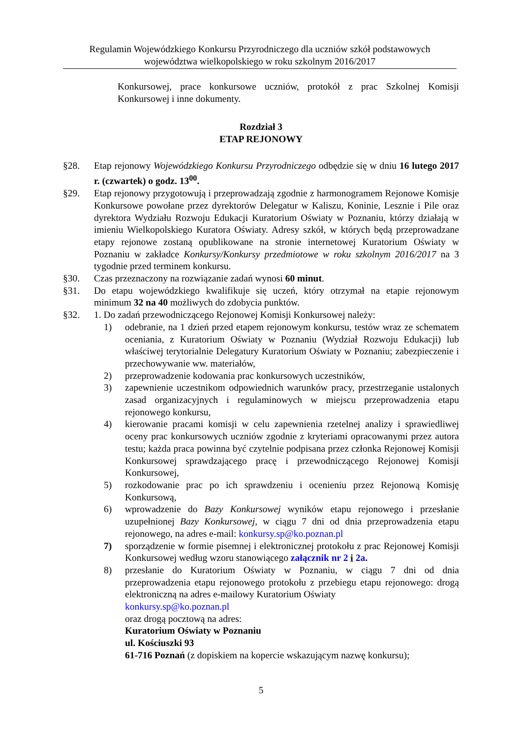Regulamin Wojewódzkiego Konkursu Przyrodniczego dla uczniów szkół podstawowych
województwa wielkopolskiego w roku szkolnym 2016/2017
Konkursowej, prace konkursowe uczniów, protokół z prac Szkolnej Komisji Konkursowej i inne dokumenty.
Rozdział 3
ETAP REJONOWY
§28. Etap rejonowy Wojewódzkiego Konkursu Przyrodniczego odbędzie się w dniu 16 lutego 2017 r. (czwartek) o godz. 13<sup>00</sup>.
§29. Etap rejonowy przygotowują i przeprowadzają zgodnie z harmonogramem Rejonowe Komisje Konkursowe powołane przez dyrektorów Delegatur w Kaliszu, Koninie, Lesznie i Pile oraz dyrektora Wydziału Rozwoju Edukacji Kuratorium Oświaty w Poznaniu, którzy działają w imieniu Wielkopolskiego Kuratora Oświaty. Adresy szkół, w których będą przeprowadzane etapy rejonowe zostaną opublikowane na stronie internetowej Kuratorium Oświaty w Poznaniu w zakładce Konkursy/Konkursy przedmiotowe w roku szkolnym 2016/2017 na 3 tygodnie przed terminem konkursu.
§30. Czas przeznaczony na rozwiązanie zadań wynosi 60 minut.
§31. Do etapu wojewódzkiego kwalifikuje się uczeń, który otrzymał na etapie rejonowym minimum 32 na 40 możliwych do zdobycia punktów.
§32. 1. Do zadań przewodniczącego Rejonowej Komisji Konkursowej należy:
1) odebranie, na 1 dzień przed etapem rejonowym konkursu, testów wraz ze schematem oceniania, z Kuratorium Oświaty w Poznaniu (Wydział Rozwoju Edukacji) lub właściwej terytorialnie Delegatury Kuratorium Oświaty w Poznaniu; zabezpieczenie i przechowywanie ww. materiałów,
2) przeprowadzenie kodowania prac konkursowych uczestników,
3) zapewnienie uczestnikom odpowiednich warunków pracy, przestrzeganie ustalonych zasad organizacyjnych i regulaminowych w miejscu przeprowadzenia etapu rejonowego konkursu,
4) kierowanie pracami komisji w celu zapewnienia rzetelnej analizy i sprawiedliwej oceny prac konkursowych uczniów zgodnie z kryteriami opracowanymi przez autora testu; każda praca powinna być czytelnie podpisana przez członka Rejonowej Komisji Konkursowej sprawdzającego pracę i przewodniczącego Rejonowej Komisji Konkursowej,
5) rozkodowanie prac po ich sprawdzeniu i ocenieniu przez Rejonową Komisję Konkursową,
6) wprowadzenie do Bazy Konkursowej wyników etapu rejonowego i przesłanie uzupełnionej Bazy Konkursowej, w ciągu 7 dni od dnia przeprowadzenia etapu rejonowego, na adres e-mail: konkursy.sp@ko.poznan.pl
7) sporządzenie w formie pisemnej i elektronicznej protokołu z prac Rejonowej Komisji Konkursowej według wzoru stanowiącego załącznik nr 2 i 2a.
8) przesłanie do Kuratorium Oświaty w Poznaniu, w ciągu 7 dni od dnia przeprowadzenia etapu rejonowego protokołu z przebiegu etapu rejonowego: drogą elektroniczną na adres e-mailowy Kuratorium Oświaty
konkursy.sp@ko.poznan.pl
oraz drogą pocztową na adres:
Kuratorium Oświaty w Poznaniu
ul. Kościuszki 93
61-716 Poznań (z dopiskiem na kopercie wskazującym nazwę konkursu);
5